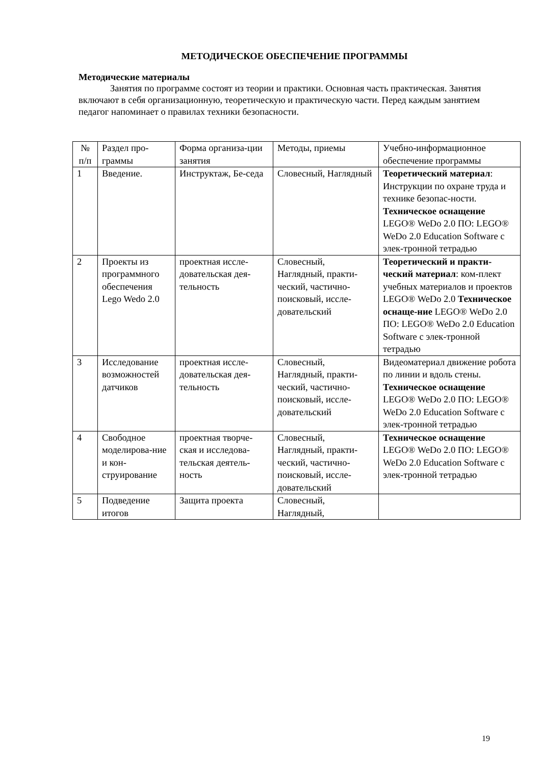МЕТОДИЧЕСКОЕ ОБЕСПЕЧЕНИЕ ПРОГРАММЫ
Методические материалы
Занятия по программе состоят из теории и практики. Основная часть практическая. Занятия включают в себя организационную, теоретическую и практическую части. Перед каждым занятием педагог напоминает о правилах техники безопасности.
| № п/п | Раздел про-граммы | Форма организа-ции занятия | Методы, приемы | Учебно-информационное обеспечение программы |
| 1 | Введение. | Инструктаж, Бе-седа | Словесный, Наглядный | Теоретический материал : Инструкции по охране труда и технике безопас-ности. Техническое оснащение LEGO® WeDo 2.0 ПО: LEGO® WeDo 2.0 Education Software с элек-тронной тетрадью |
| 2 | Проекты из программного обеспечения Lego Wedo 2.0 | проектная иссле-довательская дея-тельность | Словесный, Наглядный, практи-ческий, частично-поисковый, иссле-довательский | Теоретический и практи-ческий материал : ком-плект учебных материалов и проектов LEGO® WeDo 2.0 Техническое оснаще-ние LEGO® WeDo 2.0 ПО: LEGO® WeDo 2.0 Education Software с элек-тронной тетрадью |
| 3 | Исследование возможностей датчиков | проектная иссле-довательская дея-тельность | Словесный, Наглядный, практи-ческий, частично-поисковый, иссле-довательский | Видеоматериал движение робота по линии и вдоль стены. Техническое оснащение LEGO® WeDo 2.0 ПО: LEGO® WeDo 2.0 Education Software с элек-тронной тетрадью |
| 4 | Свободное моделирова-ние и кон-струирование | проектная творче-ская и исследова-тельская деятель-ность | Словесный, Наглядный, практи-ческий, частично-поисковый, иссле-довательский | Техническое оснащение LEGO® WeDo 2.0 ПО: LEGO® WeDo 2.0 Education Software с элек-тронной тетрадью |
| 5 | Подведение итогов | Защита проекта | Словесный, Наглядный, | |
19